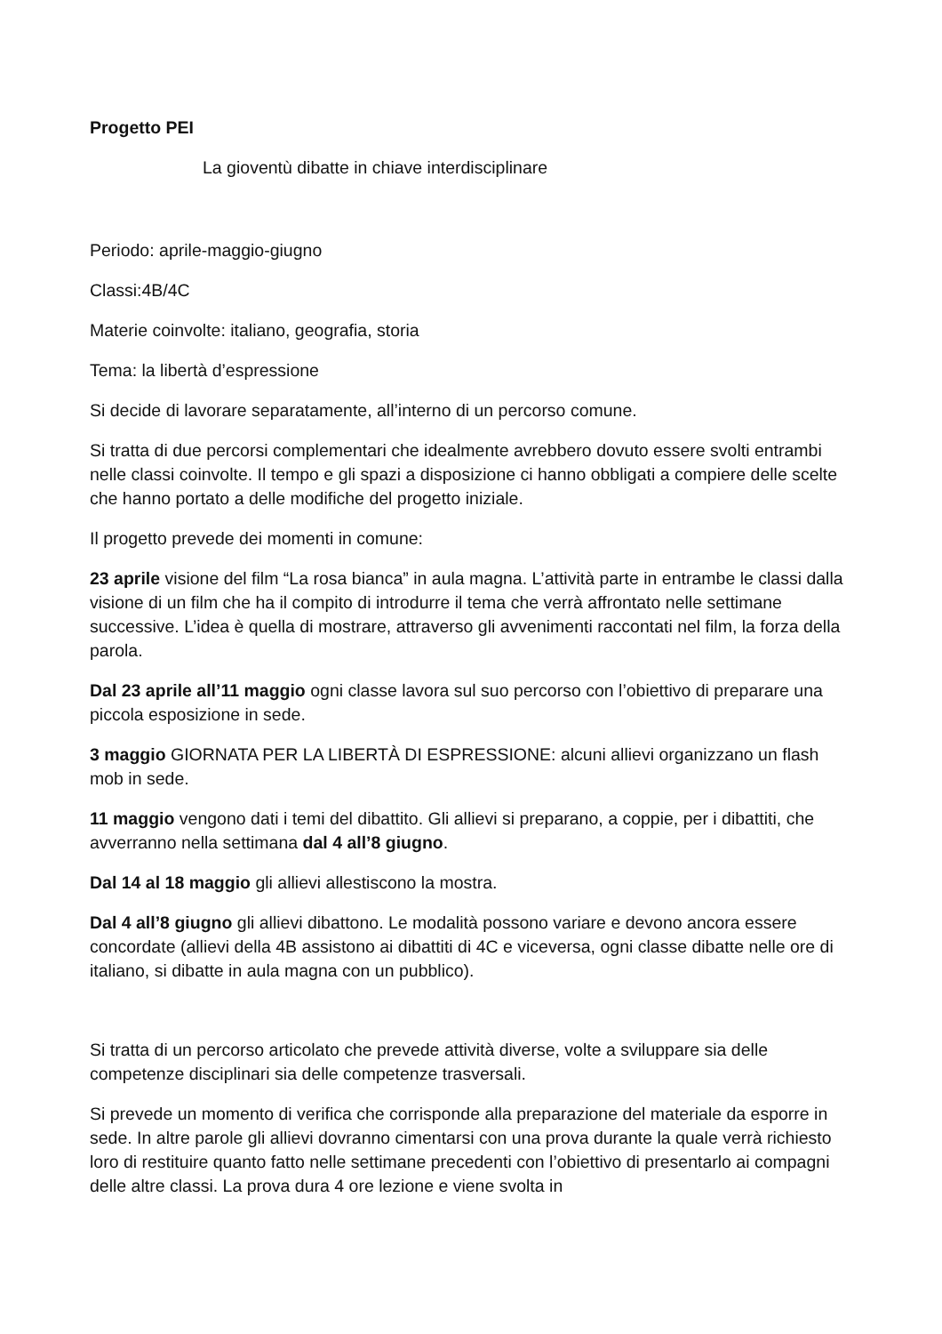Progetto PEI
La gioventù dibatte in chiave interdisciplinare
Periodo: aprile-maggio-giugno
Classi:4B/4C
Materie coinvolte: italiano, geografia, storia
Tema: la libertà d’espressione
Si decide di lavorare separatamente, all’interno di un percorso comune.
Si tratta di due percorsi complementari che idealmente avrebbero dovuto essere svolti entrambi nelle classi coinvolte. Il tempo e gli spazi a disposizione ci hanno obbligati a compiere delle scelte che hanno portato a delle modifiche del progetto iniziale.
Il progetto prevede dei momenti in comune:
23 aprile visione del film “La rosa bianca” in aula magna. L’attività parte in entrambe le classi dalla visione di un film che ha il compito di introdurre il tema che verrà affrontato nelle settimane successive. L’idea è quella di mostrare, attraverso gli avvenimenti raccontati nel film, la forza della parola.
Dal 23 aprile all’11 maggio ogni classe lavora sul suo percorso con l’obiettivo di preparare una piccola esposizione in sede.
3 maggio GIORNATA PER LA LIBERTÀ DI ESPRESSIONE: alcuni allievi organizzano un flash mob in sede.
11 maggio vengono dati i temi del dibattito. Gli allievi si preparano, a coppie, per i dibattiti, che avverranno nella settimana dal 4 all’8 giugno.
Dal 14 al 18 maggio gli allievi allestiscono la mostra.
Dal 4 all’8 giugno gli allievi dibattono. Le modalità possono variare e devono ancora essere concordate (allievi della 4B assistono ai dibattiti di 4C e viceversa, ogni classe dibatte nelle ore di italiano, si dibatte in aula magna con un pubblico).
Si tratta di un percorso articolato che prevede attività diverse, volte a sviluppare sia delle competenze disciplinari sia delle competenze trasversali.
Si prevede un momento di verifica che corrisponde alla preparazione del materiale da esporre in sede. In altre parole gli allievi dovranno cimentarsi con una prova durante la quale verrà richiesto loro di restituire quanto fatto nelle settimane precedenti con l’obiettivo di presentarlo ai compagni delle altre classi. La prova dura 4 ore lezione e viene svolta in